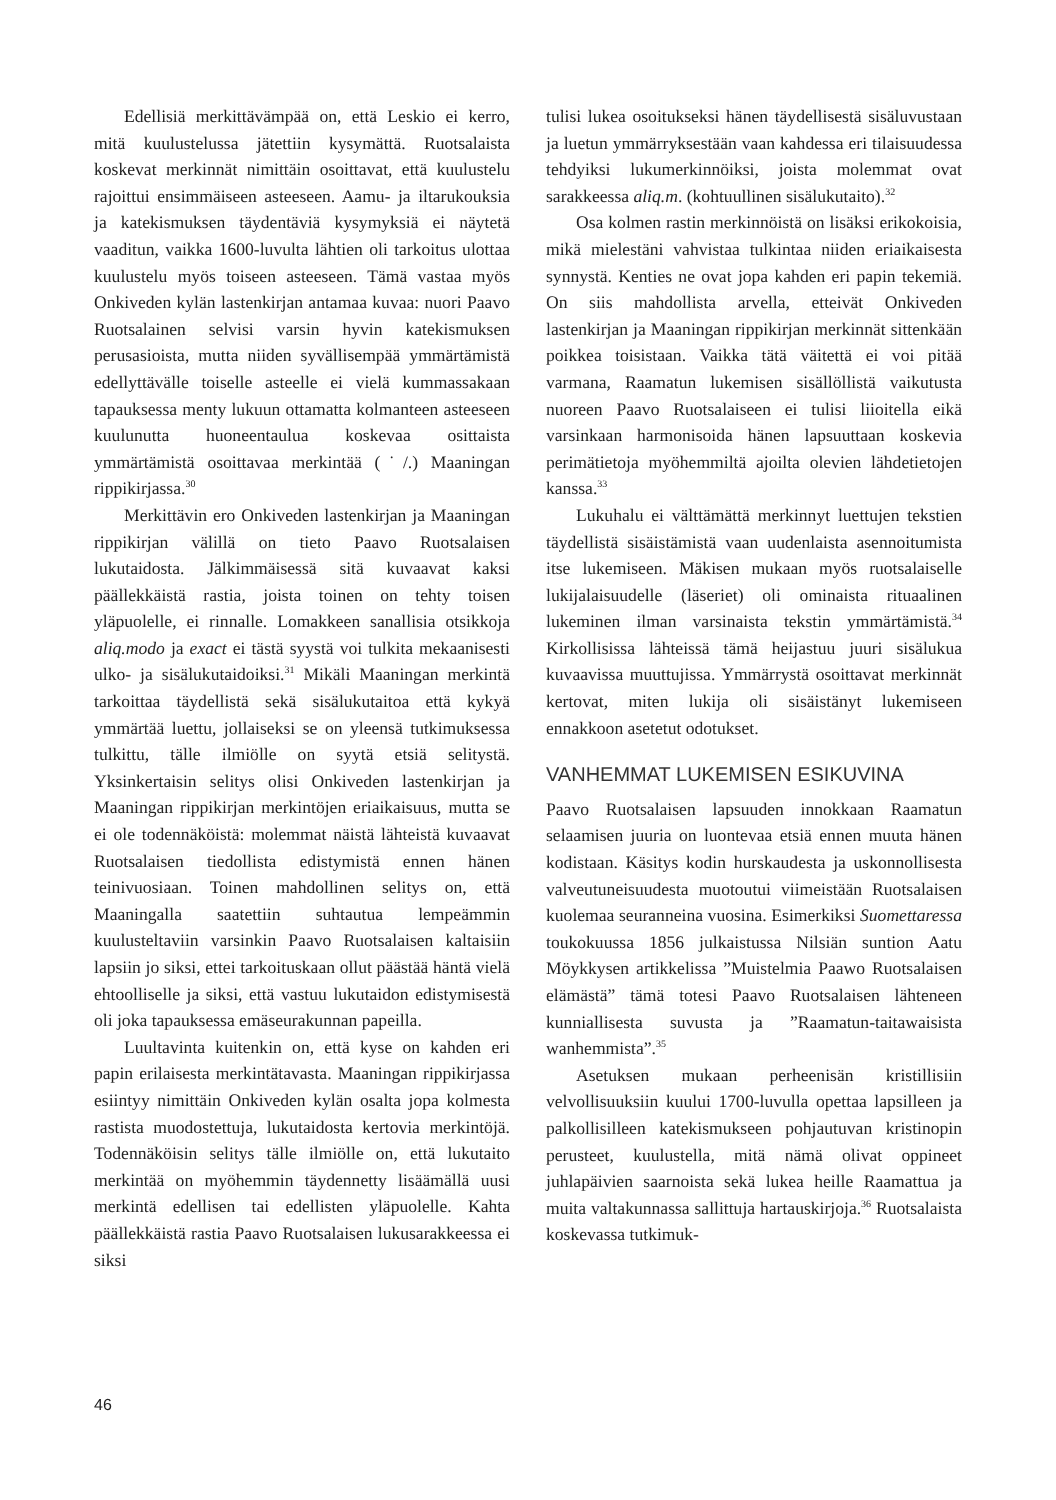Edellisiä merkittävämpää on, että Leskio ei kerro, mitä kuulustelussa jätettiin kysymättä. Ruotsalaista koskevat merkinnät nimittäin osoittavat, että kuulustelu rajoittui ensimmäiseen asteeseen. Aamu- ja iltarukouksia ja katekismuksen täydentäviä kysymyksiä ei näytetä vaaditun, vaikka 1600-luvulta lähtien oli tarkoitus ulottaa kuulustelu myös toiseen asteeseen. Tämä vastaa myös Onkiveden kylän lastenkirjan antamaa kuvaa: nuori Paavo Ruotsalainen selvisi varsin hyvin katekismuksen perusasioista, mutta niiden syvällisempää ymmärtämistä edellyttävälle toiselle asteelle ei vielä kummassakaan tapauksessa menty lukuun ottamatta kolmanteen asteeseen kuulunutta huoneentaulua koskevaa osittaista ymmärtämistä osoittavaa merkintää (˙/.) Maaningan rippikirjassa.<sup>30</sup>
Merkittävin ero Onkiveden lastenkirjan ja Maaningan rippikirjan välillä on tieto Paavo Ruotsalaisen lukutaidosta. Jälkimmäisessä sitä kuvaavat kaksi päällekkäistä rastia, joista toinen on tehty toisen yläpuolelle, ei rinnalle. Lomakkeen sanallisia otsikkoja aliq.modo ja exact ei tästä syystä voi tulkita mekaanisesti ulko- ja sisälukutaidoiksi.<sup>31</sup> Mikäli Maaningan merkintä tarkoittaa täydellistä sekä sisälukutaitoa että kykyä ymmärtää luettu, jollaiseksi se on yleensä tutkimuksessa tulkittu, tälle ilmiölle on syytä etsiä selitystä. Yksinkertaisin selitys olisi Onkiveden lastenkirjan ja Maaningan rippikirjan merkintöjen eriaikaisuus, mutta se ei ole todennäköistä: molemmat näistä lähteistä kuvaavat Ruotsalaisen tiedollista edistymistä ennen hänen teinivuosiaan. Toinen mahdollinen selitys on, että Maaningalla saatettiin suhtautua lempeämmin kuulusteltaviin varsinkin Paavo Ruotsalaisen kaltaisiin lapsiin jo siksi, ettei tarkoituskaan ollut päästää häntä vielä ehtoolliselle ja siksi, että vastuu lukutaidon edistymisestä oli joka tapauksessa emäseurakunnan papeilla.
Luultavinta kuitenkin on, että kyse on kahden eri papin erilaisesta merkintätavasta. Maaningan rippikirjassa esiintyy nimittäin Onkiveden kylän osalta jopa kolmesta rastista muodostettuja, lukutaidosta kertovia merkintöjä. Todennäköisin selitys tälle ilmiölle on, että lukutaito merkintää on myöhemmin täydennetty lisäämällä uusi merkintä edellisen tai edellisten yläpuolelle. Kahta päällekkäistä rastia Paavo Ruotsalaisen lukusarakkeessa ei siksi
tulisi lukea osoitukseksi hänen täydellisestä sisäluvustaan ja luetun ymmärryksestään vaan kahdessa eri tilaisuudessa tehdyiksi lukumerkinnöiksi, joista molemmat ovat sarakkeessa aliq.m. (kohtuullinen sisälukutaito).<sup>32</sup>
Osa kolmen rastin merkinnöistä on lisäksi erikokoisia, mikä mielestäni vahvistaa tulkintaa niiden eriaikaisesta synnystä. Kenties ne ovat jopa kahden eri papin tekemiä. On siis mahdollista arvella, etteivät Onkiveden lastenkirjan ja Maaningan rippikirjan merkinnät sittenkään poikkea toisistaan. Vaikka tätä väitettä ei voi pitää varmana, Raamatun lukemisen sisällöllistä vaikutusta nuoreen Paavo Ruotsalaiseen ei tulisi liioitella eikä varsinkaan harmonisoida hänen lapsuuttaan koskevia perimätietoja myöhemmiltä ajoilta olevien lähdetietojen kanssa.<sup>33</sup>
Lukuhalu ei välttämättä merkinnyt luettujen tekstien täydellistä sisäistämistä vaan uudenlaista asennoitumista itse lukemiseen. Mäkisen mukaan myös ruotsalaiselle lukijalaisuudelle (läseriet) oli ominaista rituaalinen lukeminen ilman varsinaista tekstin ymmärtämistä.<sup>34</sup> Kirkollisissa lähteissä tämä heijastuu juuri sisälukua kuvaavissa muuttujissa. Ymmärrystä osoittavat merkinnät kertovat, miten lukija oli sisäistänyt lukemiseen ennakkoon asetetut odotukset.
VANHEMMAT LUKEMISEN ESIKUVINA
Paavo Ruotsalaisen lapsuuden innokkaan Raamatun selaamisen juuria on luontevaa etsiä ennen muuta hänen kodistaan. Käsitys kodin hurskaudesta ja uskonnollisesta valveutuneisuudesta muotoutui viimeistään Ruotsalaisen kuolemaa seuranneina vuosina. Esimerkiksi Suomettaressa toukokuussa 1856 julkaistussa Nilsiän suntion Aatu Möykkysen artikkelissa ”Muistelmia Paawo Ruotsalaisen elämästä” tämä totesi Paavo Ruotsalaisen lähteneen kunniallisesta suvusta ja ”Raamatun-taitawaisista wanhemmista”.<sup>35</sup>
Asetuksen mukaan perheenisän kristillisiin velvollisuuksiin kuului 1700-luvulla opettaa lapsilleen ja palkollisilleen katekismukseen pohjautuvan kristinopin perusteet, kuulustella, mitä nämä olivat oppineet juhlapäivien saarnoista sekä lukea heille Raamattua ja muita valtakunnassa sallittuja hartauskirjoja.<sup>36</sup> Ruotsalaista koskevassa tutkimuk-
46